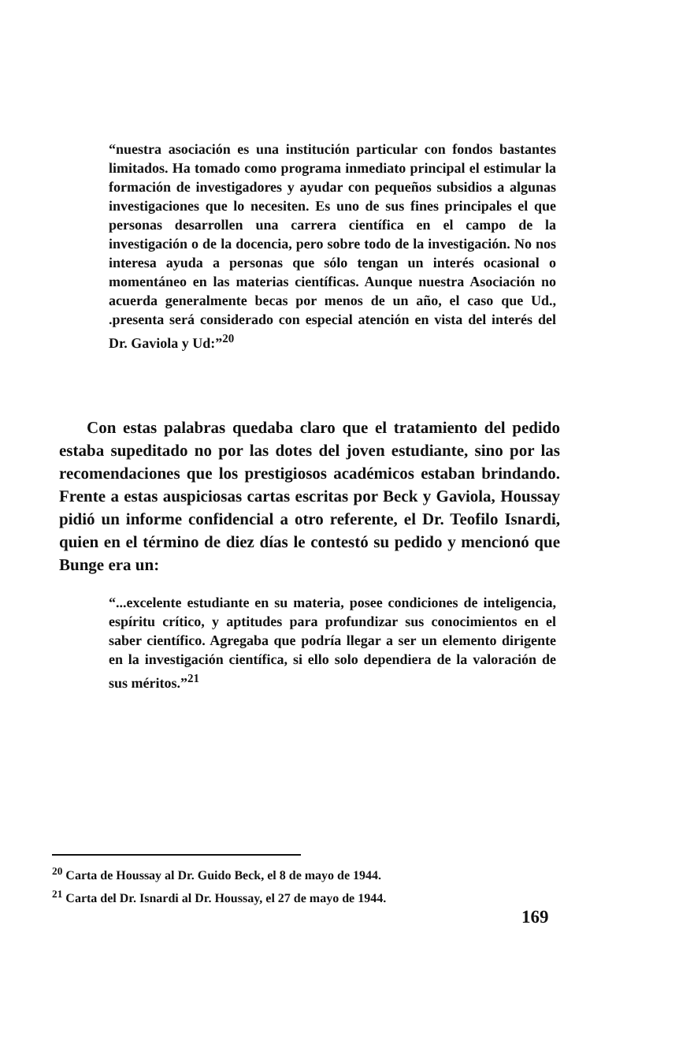“nuestra asociación es una institución particular con fondos bastantes limitados. Ha tomado como programa inmediato principal el estimular la formación de investigadores y ayudar con pequeños subsidios a algunas investigaciones que lo necesiten. Es uno de sus fines principales el que personas desarrollen una carrera científica en el campo de la investigación o de la docencia, pero sobre todo de la investigación. No nos interesa ayuda a personas que sólo tengan un interés ocasional o momentáneo en las materias científicas. Aunque nuestra Asociación no acuerda generalmente becas por menos de un año, el caso que Ud., .presenta será considerado con especial atención en vista del interés del Dr. Gaviola y Ud:”<sup>20</sup>
Con estas palabras quedaba claro que el tratamiento del pedido estaba supeditado no por las dotes del joven estudiante, sino por las recomendaciones que los prestigiosos académicos estaban brindando. Frente a estas auspiciosas cartas escritas por Beck y Gaviola, Houssay pidió un informe confidencial a otro referente, el Dr. Teofilo Isnardi, quien en el término de diez días le contestó su pedido y mencionó que Bunge era un:
“...excelente estudiante en su materia, posee condiciones de inteligencia, espíritu crítico, y aptitudes para profundizar sus conocimientos en el saber científico. Agregaba que podría llegar a ser un elemento dirigente en la investigación científica, si ello solo dependiera de la valoración de sus méritos.”<sup>21</sup>
<sup>20</sup> Carta de Houssay al Dr. Guido Beck, el 8 de mayo de 1944.
<sup>21</sup> Carta del Dr. Isnardi al Dr. Houssay, el 27 de mayo de 1944.
169